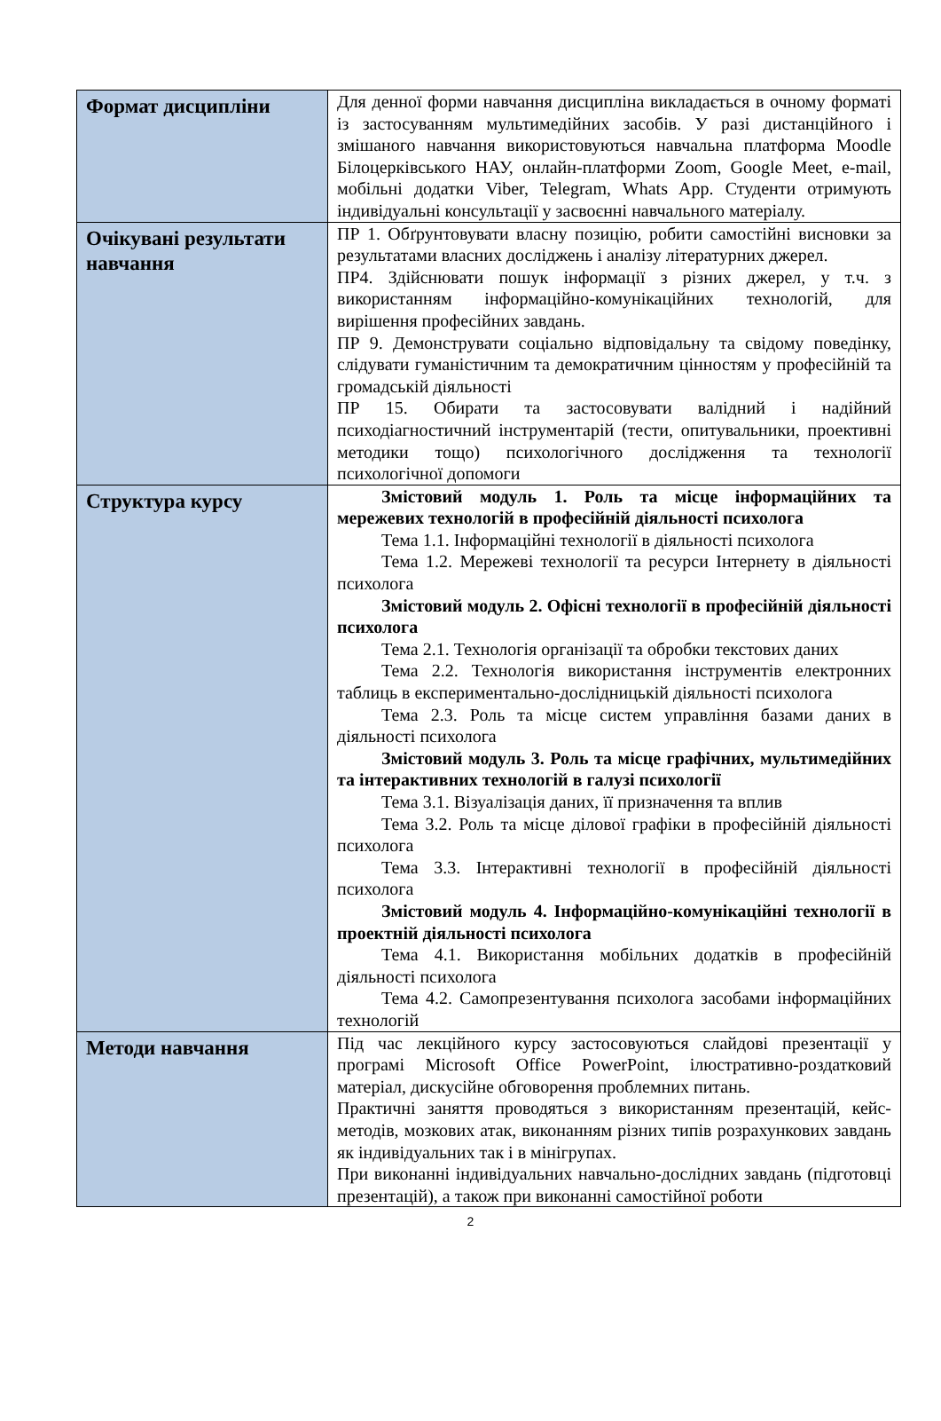| Формат дисципліни | Для денної форми навчання дисципліна викладається в очному форматі із застосуванням мультимедійних засобів. У разі дистанційного і змішаного навчання використовуються навчальна платформа Moodle Білоцерківського НАУ, онлайн-платформи Zoom, Google Meet, e-mail, мобільні додатки Viber, Telegram, Whats App. Студенти отримують індивідуальні консультації у засвоєнні навчального матеріалу. |
| Очікувані результати навчання | ПР 1. Обґрунтовувати власну позицію, робити самостійні висновки за результатами власних досліджень і аналізу літературних джерел. ПР4. Здійснювати пошук інформації з різних джерел, у т.ч. з використанням інформаційно-комунікаційних технологій, для вирішення професійних завдань. ПР 9. Демонструвати соціально відповідальну та свідому поведінку, слідувати гуманістичним та демократичним цінностям у професійній та громадській діяльності ПР 15. Обирати та застосовувати валідний і надійний психодіагностичний інструментарій (тести, опитувальники, проективні методики тощо) психологічного дослідження та технології психологічної допомоги |
| Структура курсу | Змістовий модуль 1. Роль та місце інформаційних та мережевих технологій в професійній діяльності психолога Тема 1.1. Інформаційні технології в діяльності психолога Тема 1.2. Мережеві технології та ресурси Інтернету в діяльності психолога Змістовий модуль 2. Офісні технології в професійній діяльності психолога Тема 2.1. Технологія організації та обробки текстових даних Тема 2.2. Технологія використання інструментів електронних таблиць в експериментально-дослідницькій діяльності психолога Тема 2.3. Роль та місце систем управління базами даних в діяльності психолога Змістовий модуль 3. Роль та місце графічних, мультимедійних та інтерактивних технологій в галузі психології Тема 3.1. Візуалізація даних, її призначення та вплив Тема 3.2. Роль та місце ділової графіки в професійній діяльності психолога Тема 3.3. Інтерактивні технології в професійній діяльності психолога Змістовий модуль 4. Інформаційно-комунікаційні технології в проектній діяльності психолога Тема 4.1. Використання мобільних додатків в професійній діяльності психолога Тема 4.2. Самопрезентування психолога засобами інформаційних технологій |
| Методи навчання | Під час лекційного курсу застосовуються слайдові презентації у програмі Microsoft Office PowerPoint, ілюстративно-роздатковий матеріал, дискусійне обговорення проблемних питань. Практичні заняття проводяться з використанням презентацій, кейс-методів, мозкових атак, виконанням різних типів розрахункових завдань як індивідуальних так і в мінігрупах. При виконанні індивідуальних навчально-дослідних завдань (підготовці презентацій), а також при виконанні самостійної роботи |
2